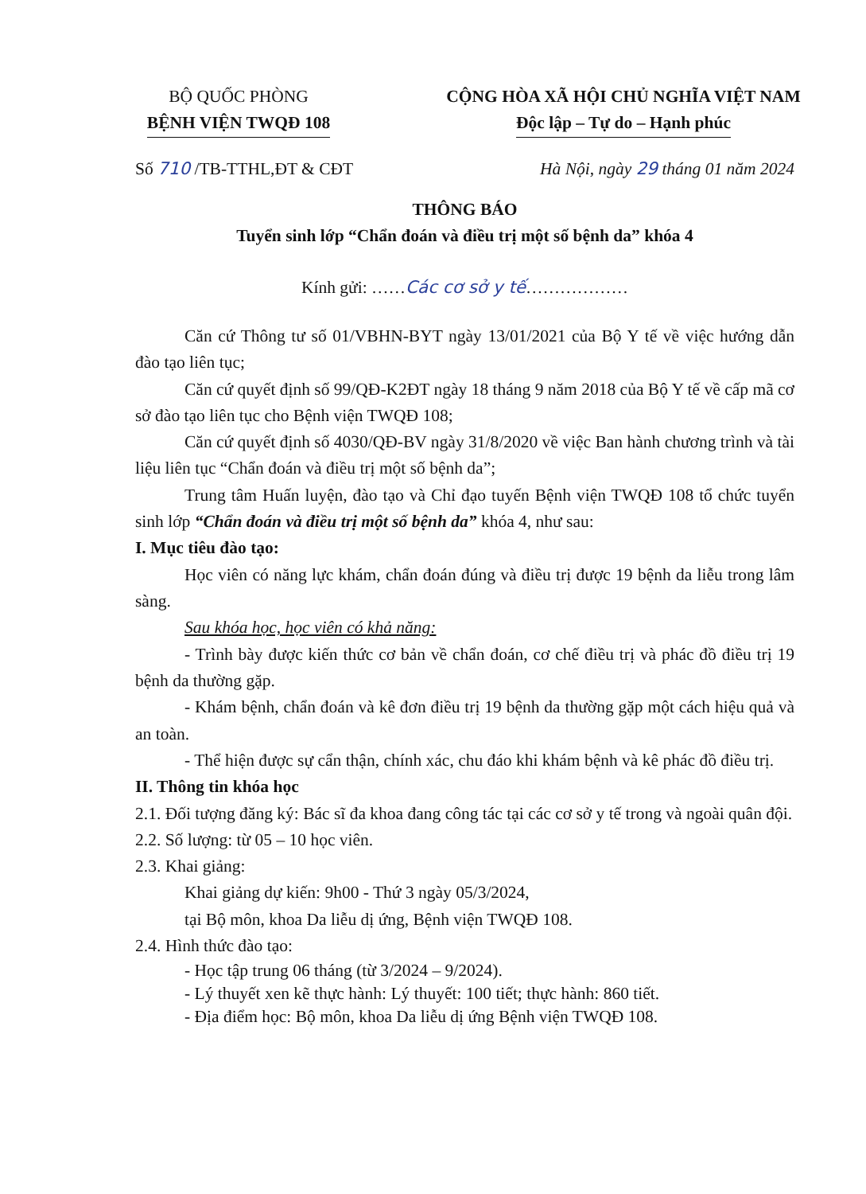BỘ QUỐC PHÒNG
BỆNH VIỆN TWQĐ 108
CỘNG HÒA XÃ HỘI CHỦ NGHĨA VIỆT NAM
Độc lập – Tự do – Hạnh phúc
Số 710 /TB-TTHL,ĐT & CĐT Hà Nội, ngày 29 tháng 01 năm 2024
THÔNG BÁO
Tuyển sinh lớp “Chẩn đoán và điều trị một số bệnh da” khóa 4
Kính gửi: ……Các cơ sở y tế………………
Căn cứ Thông tư số 01/VBHN-BYT ngày 13/01/2021 của Bộ Y tế về việc hướng dẫn đào tạo liên tục;
Căn cứ quyết định số 99/QĐ-K2ĐT ngày 18 tháng 9 năm 2018 của Bộ Y tế về cấp mã cơ sở đào tạo liên tục cho Bệnh viện TWQĐ 108;
Căn cứ quyết định số 4030/QĐ-BV ngày 31/8/2020 về việc Ban hành chương trình và tài liệu liên tục “Chẩn đoán và điều trị một số bệnh da”;
Trung tâm Huấn luyện, đào tạo và Chỉ đạo tuyến Bệnh viện TWQĐ 108 tổ chức tuyển sinh lớp “Chẩn đoán và điều trị một số bệnh da” khóa 4, như sau:
I. Mục tiêu đào tạo:
Học viên có năng lực khám, chẩn đoán đúng và điều trị được 19 bệnh da liễu trong lâm sàng.
Sau khóa học, học viên có khả năng:
- Trình bày được kiến thức cơ bản về chẩn đoán, cơ chế điều trị và phác đồ điều trị 19 bệnh da thường gặp.
- Khám bệnh, chẩn đoán và kê đơn điều trị 19 bệnh da thường gặp một cách hiệu quả và an toàn.
- Thể hiện được sự cẩn thận, chính xác, chu đáo khi khám bệnh và kê phác đồ điều trị.
II. Thông tin khóa học
2.1. Đối tượng đăng ký: Bác sĩ đa khoa đang công tác tại các cơ sở y tế trong và ngoài quân đội.
2.2. Số lượng: từ 05 – 10 học viên.
2.3. Khai giảng:
Khai giảng dự kiến: 9h00 - Thứ 3 ngày 05/3/2024,
tại Bộ môn, khoa Da liễu dị ứng, Bệnh viện TWQĐ 108.
2.4. Hình thức đào tạo:
- Học tập trung 06 tháng (từ 3/2024 – 9/2024).
- Lý thuyết xen kẽ thực hành: Lý thuyết: 100 tiết; thực hành: 860 tiết.
- Địa điểm học: Bộ môn, khoa Da liễu dị ứng Bệnh viện TWQĐ 108.